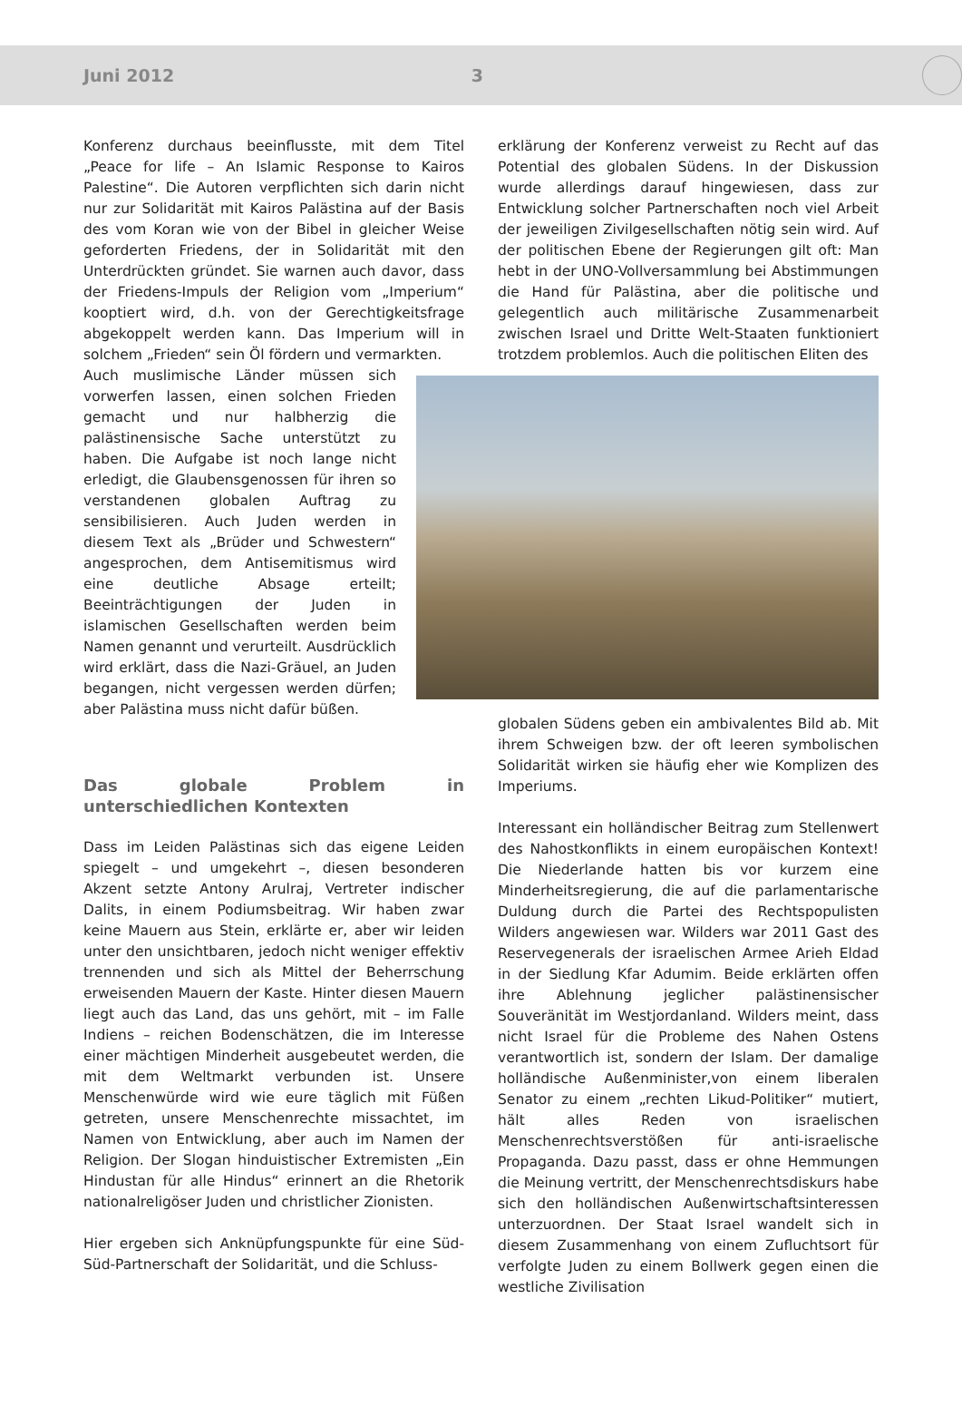Juni 2012 3
Konferenz durchaus beeinflusste, mit dem Titel „Peace for life – An Islamic Response to Kairos Palestine“. Die Autoren verpflichten sich darin nicht nur zur Solidarität mit Kairos Palästina auf der Basis des vom Koran wie von der Bibel in gleicher Weise geforderten Friedens, der in Solidarität mit den Unterdrückten gründet. Sie warnen auch davor, dass der Friedens-Impuls der Religion vom „Imperium“ kooptiert wird, d.h. von der Gerechtigkeitsfrage abgekoppelt werden kann. Das Imperium will in solchem „Frieden“ sein Öl fördern und vermarkten.
Auch muslimische Länder müssen sich vorwerfen lassen, einen solchen Frieden gemacht und nur halbherzig die palästinensische Sache unterstützt zu haben. Die Aufgabe ist noch lange nicht erledigt, die Glaubensgenossen für ihren so verstandenen globalen Auftrag zu sensibilisieren. Auch Juden werden in diesem Text als „Brüder und Schwestern“ angesprochen, dem Antisemitismus wird eine deutliche Absage erteilt; Beeinträchtigungen der Juden in islamischen Gesellschaften werden beim Namen genannt und verurteilt. Ausdrücklich wird erklärt, dass die Nazi-Gräuel, an Juden begangen, nicht vergessen werden dürfen; aber Palästina muss nicht dafür büßen.
Das globale Problem in unterschiedlichen Kontexten
Dass im Leiden Palästinas sich das eigene Leiden spiegelt – und umgekehrt –, diesen besonderen Akzent setzte Antony Arulraj, Vertreter indischer Dalits, in einem Podiumsbeitrag. Wir haben zwar keine Mauern aus Stein, erklärte er, aber wir leiden unter den unsichtbaren, jedoch nicht weniger effektiv trennenden und sich als Mittel der Beherrschung erweisenden Mauern der Kaste. Hinter diesen Mauern liegt auch das Land, das uns gehört, mit – im Falle Indiens – reichen Bodenschätzen, die im Interesse einer mächtigen Minderheit ausgebeutet werden, die mit dem Weltmarkt verbunden ist. Unsere Menschenwürde wird wie eure täglich mit Füßen getreten, unsere Menschenrechte missachtet, im Namen von Entwicklung, aber auch im Namen der Religion. Der Slogan hinduistischer Extremisten „Ein Hindustan für alle Hindus“ erinnert an die Rhetorik nationalreligöser Juden und christlicher Zionisten.
Hier ergeben sich Anknüpfungspunkte für eine Süd-Süd-Partnerschaft der Solidarität, und die Schluss-
erklärung der Konferenz verweist zu Recht auf das Potential des globalen Südens. In der Diskussion wurde allerdings darauf hingewiesen, dass zur Entwicklung solcher Partnerschaften noch viel Arbeit der jeweiligen Zivilgesellschaften nötig sein wird. Auf der politischen Ebene der Regierungen gilt oft: Man hebt in der UNO-Vollversammlung bei Abstimmungen die Hand für Palästina, aber die politische und gelegentlich auch militärische Zusammenarbeit zwischen Israel und Dritte Welt-Staaten funktioniert trotzdem problemlos. Auch die politischen Eliten des
globalen Südens geben ein ambivalentes Bild ab. Mit ihrem Schweigen bzw. der oft leeren symbolischen Solidarität wirken sie häufig eher wie Komplizen des Imperiums.
Interessant ein holländischer Beitrag zum Stellenwert des Nahostkonflikts in einem europäischen Kontext! Die Niederlande hatten bis vor kurzem eine Minderheitsregierung, die auf die parlamentarische Duldung durch die Partei des Rechtspopulisten Wilders angewiesen war. Wilders war 2011 Gast des Reservegenerals der israelischen Armee Arieh Eldad in der Siedlung Kfar Adumim. Beide erklärten offen ihre Ablehnung jeglicher palästinensischer Souveränität im Westjordanland. Wilders meint, dass nicht Israel für die Probleme des Nahen Ostens verantwortlich ist, sondern der Islam. Der damalige holländische Außenminister,von einem liberalen Senator zu einem „rechten Likud-Politiker“ mutiert, hält alles Reden von israelischen Menschenrechtsverstößen für anti-israelische Propaganda. Dazu passt, dass er ohne Hemmungen die Meinung vertritt, der Menschenrechtsdiskurs habe sich den holländischen Außenwirtschaftsinteressen unterzuordnen. Der Staat Israel wandelt sich in diesem Zusammenhang von einem Zufluchtsort für verfolgte Juden zu einem Bollwerk gegen einen die westliche Zivilisation